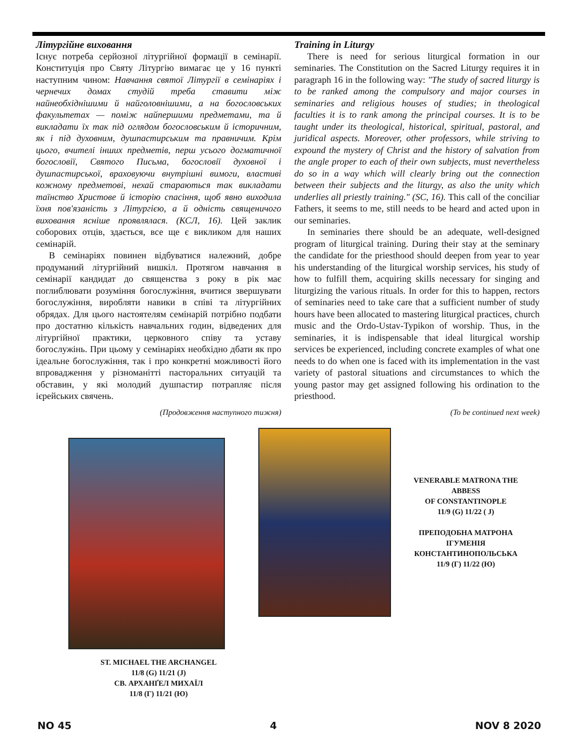Літургійне виховання
Існує потреба серйозної літургійної формації в семінарії. Конституція про Святу Літургію вимагає це у 16 пункті наступним чином: Навчання святої Літургії в семінаріях і чернечих домах студій треба ставити між найнеобхіднішими й найголовнішими, а на богословських факультетах — поміж найпершими предметами, та й викладати їх так під оглядом богословським й історичним, як і під духовним, душпастирським та правничим. Крім цього, вчителі інших предметів, перш усього догматичної богословії, Святого Письма, богословії духовної і душпастирської, враховуючи внутрішні вимоги, властиві кожному предметові, нехай стараються так викладати таїнство Христове й історію спасіння, щоб явно виходила їхня пов'язаність з Літургією, а й одність священичого виховання ясніше проявлялася. (КСЛ, 16). Цей заклик соборових отців, здається, все ще є викликом для наших семінарій.
В семінаріях повинен відбуватися належний, добре продуманий літургійний вишкіл. Протягом навчання в семінарії кандидат до священства з року в рік має поглиблювати розуміння богослужіння, вчитися звершувати богослужіння, виробляти навики в співі та літургійних обрядах. Для цього настоятелям семінарій потрібно подбати про достатню кількість навчальних годин, відведених для літургійної практики, церковного співу та уставу богослужінь. При цьому у семінаріях необхідно дбати як про ідеальне богослужіння, так і про конкретні можливості його впровадження у різноманітті пасторальних ситуацій та обставин, у які молодий душпастир потрапляє після ієрейських свячень.
(Продовження наступного тижня)
ST. MICHAEL THE ARCHANGEL
11/8 (G) 11/21 (J)
СВ. АРХАНҐЕЛ МИХАЇЛ
11/8 (Г) 11/21 (Ю)
Training in Liturgy
There is need for serious liturgical formation in our seminaries. The Constitution on the Sacred Liturgy requires it in paragraph 16 in the following way: "The study of sacred liturgy is to be ranked among the compulsory and major courses in seminaries and religious houses of studies; in theological faculties it is to rank among the principal courses. It is to be taught under its theological, historical, spiritual, pastoral, and juridical aspects. Moreover, other professors, while striving to expound the mystery of Christ and the history of salvation from the angle proper to each of their own subjects, must nevertheless do so in a way which will clearly bring out the connection between their subjects and the liturgy, as also the unity which underlies all priestly training." (SC, 16). This call of the conciliar Fathers, it seems to me, still needs to be heard and acted upon in our seminaries.
In seminaries there should be an adequate, well-designed program of liturgical training. During their stay at the seminary the candidate for the priesthood should deepen from year to year his understanding of the liturgical worship services, his study of how to fulfill them, acquiring skills necessary for singing and liturgizing the various rituals. In order for this to happen, rectors of seminaries need to take care that a sufficient number of study hours have been allocated to mastering liturgical practices, church music and the Ordo-Ustav-Typikon of worship. Thus, in the seminaries, it is indispensable that ideal liturgical worship services be experienced, including concrete examples of what one needs to do when one is faced with its implementation in the vast variety of pastoral situations and circumstances to which the young pastor may get assigned following his ordination to the priesthood.
(To be continued next week)
VENERABLE MATRONA THE ABBESS
OF CONSTANTINOPLE
11/9 (G) 11/22 ( J)
ПРЕПОДОБНА МАТРОНА ІГУМЕНІЯ КОНСТАНТИНОПОЛЬСЬКА
11/9 (Г) 11/22 (Ю)
NO 45 4 NOV 8 2020